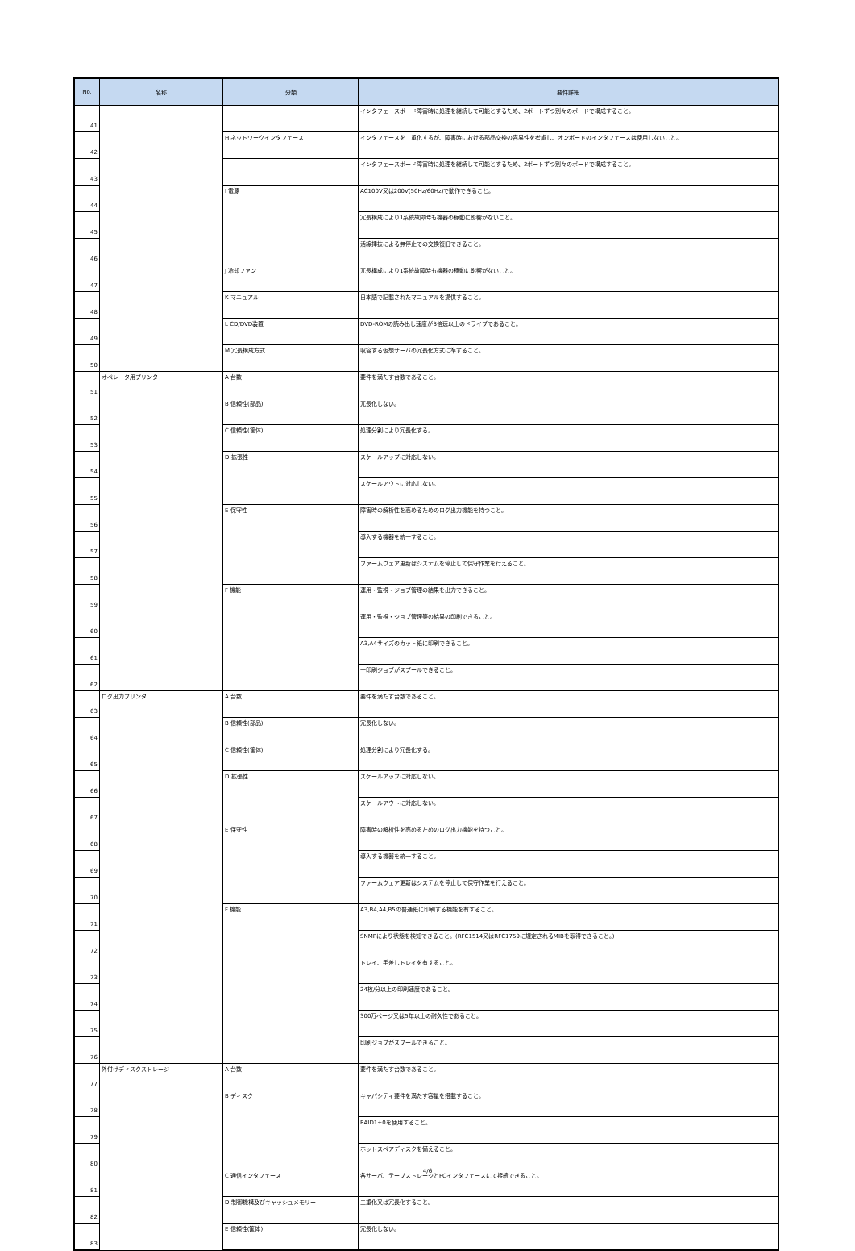| No. | 名称 | 分類 | 要件詳細 |
| --- | --- | --- | --- |
| 41 | | | インタフェースボード障害時に処理を継続して可能とするため、2ポートずつ別々のボードで構成すること。 |
| 42 | | H ネットワークインタフェース | インタフェースを二重化するが、障害時における部品交換の容易性を考慮し、オンボードのインタフェースは使用しないこと。 |
| 43 | | | インタフェースボード障害時に処理を継続して可能とするため、2ポートずつ別々のボードで構成すること。 |
| 44 | | I 電源 | AC100V又は200V(50Hz/60Hz)で動作できること。 |
| 45 | | | 冗長構成により1系統故障時も機器の稼動に影響がないこと。 |
| 46 | | | 活線挿抜による無停止での交換復旧できること。 |
| 47 | | J 冷却ファン | 冗長構成により1系統故障時も機器の稼動に影響がないこと。 |
| 48 | | K マニュアル | 日本語で記載されたマニュアルを提供すること。 |
| 49 | | L CD/DVD装置 | DVD-ROMの読み出し速度が8倍速以上のドライブであること。 |
| 50 | | M 冗長構成方式 | 収容する仮想サーバの冗長化方式に準ずること。 |
| 51 | オペレータ用プリンタ | A 台数 | 要件を満たす台数であること。 |
| 52 | | B 信頼性(部品) | 冗長化しない。 |
| 53 | | C 信頼性(筐体) | 処理分割により冗長化する。 |
| 54 | | D 拡張性 | スケールアップに対応しない。 |
| 55 | | | スケールアウトに対応しない。 |
| 56 | | E 保守性 | 障害時の解析性を高めるためのログ出力機能を持つこと。 |
| 57 | | | 導入する機器を統一すること。 |
| 58 | | | ファームウェア更新はシステムを停止して保守作業を行えること。 |
| 59 | | F 機能 | 運用・監視・ジョブ管理の結果を出力できること。 |
| 60 | | | 運用・監視・ジョブ管理等の結果の印刷できること。 |
| 61 | | | A3,A4サイズのカット紙に印刷できること。 |
| 62 | | | 一印刷ジョブがスプールできること。 |
| 63 | ログ出力プリンタ | A 台数 | 要件を満たす台数であること。 |
| 64 | | B 信頼性(部品) | 冗長化しない。 |
| 65 | | C 信頼性(筐体) | 処理分割により冗長化する。 |
| 66 | | D 拡張性 | スケールアップに対応しない。 |
| 67 | | | スケールアウトに対応しない。 |
| 68 | | E 保守性 | 障害時の解析性を高めるためのログ出力機能を持つこと。 |
| 69 | | | 導入する機器を統一すること。 |
| 70 | | | ファームウェア更新はシステムを停止して保守作業を行えること。 |
| 71 | | F 機能 | A3,B4,A4,B5の普通紙に印刷する機能を有すること。 |
| 72 | | | SNMPにより状態を検知できること。(RFC1514又はRFC1759に規定されるMIBを取得できること。) |
| 73 | | | トレイ、手差しトレイを有すること。 |
| 74 | | | 24枚/分以上の印刷速度であること。 |
| 75 | | | 300万ページ又は5年以上の耐久性であること。 |
| 76 | | | 印刷ジョブがスプールできること。 |
| 77 | 外付けディスクストレージ | A 台数 | 要件を満たす台数であること。 |
| 78 | | B ディスク | キャパシティ要件を満たす容量を搭載すること。 |
| 79 | | | RAID1+0を使用すること。 |
| 80 | | | ホットスペアディスクを備えること。 |
| 81 | | C 通信インタフェース | 各サーバ、テープストレージとFCインタフェースにて接続できること。 |
| 82 | | D 制御機構及びキャッシュメモリー | 二重化又は冗長化すること。 |
| 83 | | E 信頼性(筐体) | 冗長化しない。 |
4/6